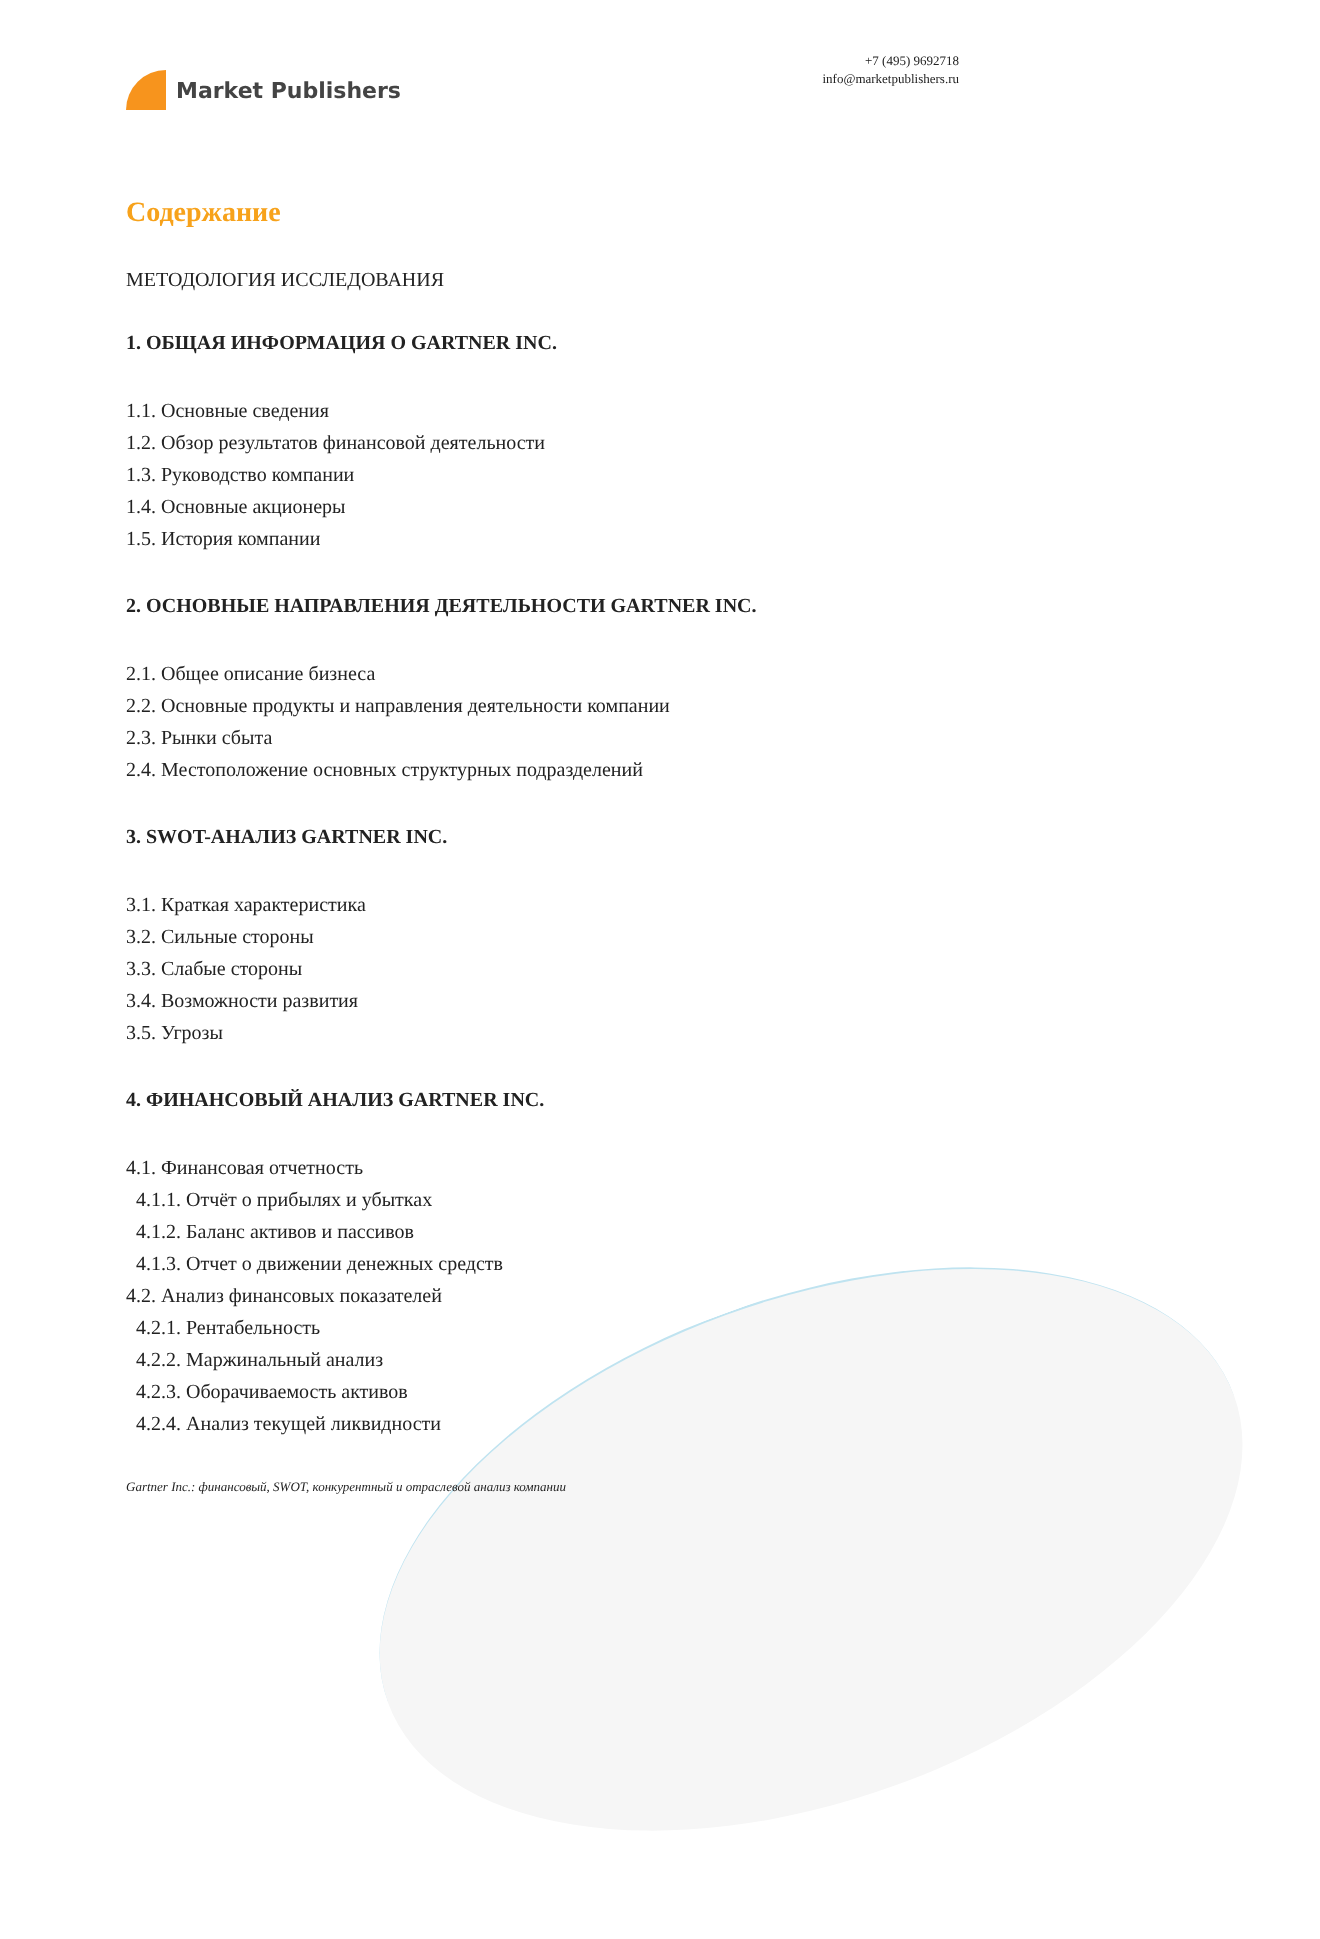Market Publishers
+7 (495) 9692718
info@marketpublishers.ru
Содержание
МЕТОДОЛОГИЯ ИССЛЕДОВАНИЯ
1. ОБЩАЯ ИНФОРМАЦИЯ О GARTNER INC.
1.1. Основные сведения
1.2. Обзор результатов финансовой деятельности
1.3. Руководство компании
1.4. Основные акционеры
1.5. История компании
2. ОСНОВНЫЕ НАПРАВЛЕНИЯ ДЕЯТЕЛЬНОСТИ GARTNER INC.
2.1. Общее описание бизнеса
2.2. Основные продукты и направления деятельности компании
2.3. Рынки сбыта
2.4. Местоположение основных структурных подразделений
3. SWOT-АНАЛИЗ GARTNER INC.
3.1. Краткая характеристика
3.2. Сильные стороны
3.3. Слабые стороны
3.4. Возможности развития
3.5. Угрозы
4. ФИНАНСОВЫЙ АНАЛИЗ GARTNER INC.
4.1. Финансовая отчетность
4.1.1. Отчёт о прибылях и убытках
4.1.2. Баланс активов и пассивов
4.1.3. Отчет о движении денежных средств
4.2. Анализ финансовых показателей
4.2.1. Рентабельность
4.2.2. Маржинальный анализ
4.2.3. Оборачиваемость активов
4.2.4. Анализ текущей ликвидности
Gartner Inc.: финансовый, SWOT, конкурентный и отраслевой анализ компании